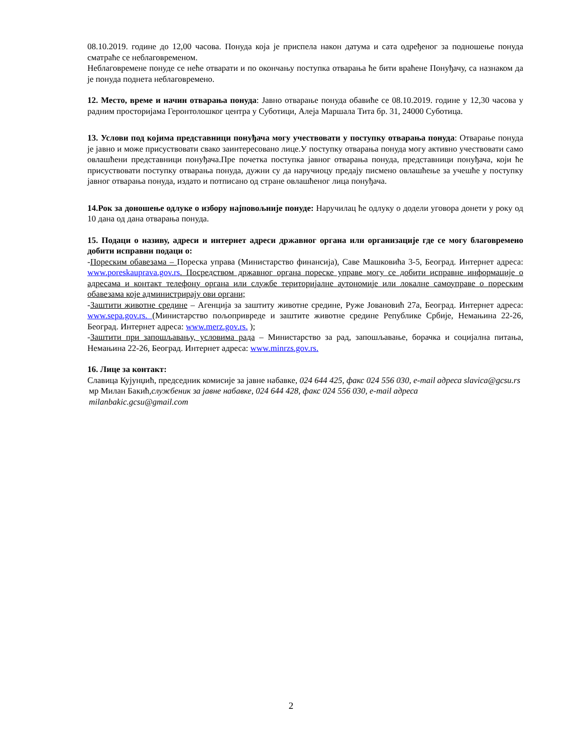08.10.2019. године до 12,00 часова. Понуда која је приспела након датума и сата одређеног за подношење понуда сматраће се неблаговременом.
Неблаговремене понуде се неће отварати и по окончању поступка отварања ће бити враћене Понуђачу, са назнаком да је понуда поднета неблаговремено.
12. Место, време и начин отварања понуда: Јавно отварање понуда обавиће се 08.10.2019. године у 12,30 часова у радним просторијама Геронтолошког центра у Суботици, Алеја Маршала Тита бр. 31, 24000 Суботица.
13. Услови под којима представници понуђача могу учествовати у поступку отварања понуда: Отварање понуда је јавно и може присуствовати свако заинтересовано лице.У поступку отварања понуда могу активно учествовати само овлашћени представници понуђача.Пре почетка поступка јавног отварања понуда, представници понуђача, који ће присуствовати поступку отварања понуда, дужни су да наручиоцу предају писмено овлашћење за учешће у поступку јавног отварања понуда, издато и потписано од стране овлашћеног лица понуђача.
14.Рок за доношење одлуке о избору најповољније понуде: Наручилац ће одлуку о додели уговора донети у року од 10 дана од дана отварања понуда.
15. Подаци о називу, адреси и интернет адреси државног органа или организације где се могу благовремено добити исправни подаци о:
-Пореским обавезама – Пореска управа (Министарство финансија), Саве Машковића 3-5, Београд. Интернет адреса: www.poreskauprava.gov.rs. Посредством државног органа пореске управе могу се добити исправне информације о адресама и контакт телефону органа или службе територијалне аутономије или локалне самоуправе о пореским обавезама које администрирају ови органи;
-Заштити животне средине – Агенција за заштиту животне средине, Руже Јовановић 27а, Београд. Интернет адреса: www.sepa.gov.rs. (Министарство пољопривреде и заштите животне средине Републике Србије, Немањина 22-26, Београд. Интернет адреса: www.merz.gov.rs. );
-Заштити при запошљавању, условима рада – Министарство за рад, запошљавање, борачка и социјална питања, Немањина 22-26, Београд. Интернет адреса: www.minrzs.gov.rs.
16. Лице за контакт:
Славица Кујунџић, председник комисије за јавне набавке, 024 644 425, факс 024 556 030, e-mail адреса slavica@gcsu.rs
мр Милан Бакић,службеник за јавне набавке, 024 644 428, факс 024 556 030, e-mail адреса
milanbakic.gcsu@gmail.com
2